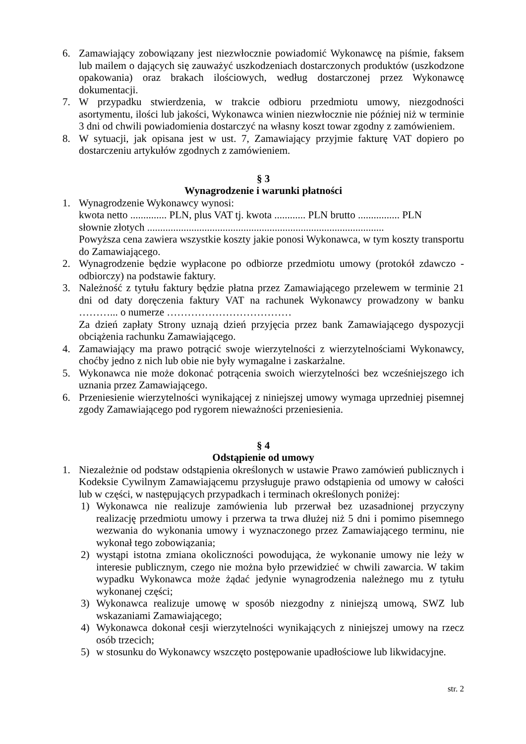6. Zamawiający zobowiązany jest niezwłocznie powiadomić Wykonawcę na piśmie, faksem lub mailem o dających się zauważyć uszkodzeniach dostarczonych produktów (uszkodzone opakowania) oraz brakach ilościowych, według dostarczonej przez Wykonawcę dokumentacji.
7. W przypadku stwierdzenia, w trakcie odbioru przedmiotu umowy, niezgodności asortymentu, ilości lub jakości, Wykonawca winien niezwłocznie nie później niż w terminie 3 dni od chwili powiadomienia dostarczyć na własny koszt towar zgodny z zamówieniem.
8. W sytuacji, jak opisana jest w ust. 7, Zamawiający przyjmie fakturę VAT dopiero po dostarczeniu artykułów zgodnych z zamówieniem.
§ 3
Wynagrodzenie i warunki płatności
1. Wynagrodzenie Wykonawcy wynosi:
kwota netto .............. PLN, plus VAT tj. kwota ............ PLN brutto ................ PLN
słownie złotych ...........................................................................................
Powyższa cena zawiera wszystkie koszty jakie ponosi Wykonawca, w tym koszty transportu do Zamawiającego.
2. Wynagrodzenie będzie wypłacone po odbiorze przedmiotu umowy (protokół zdawczo - odbiorczy) na podstawie faktury.
3. Należność z tytułu faktury będzie płatna przez Zamawiającego przelewem w terminie 21 dni od daty doręczenia faktury VAT na rachunek Wykonawcy prowadzony w banku ………... o numerze ………………………………
Za dzień zapłaty Strony uznają dzień przyjęcia przez bank Zamawiającego dyspozycji obciążenia rachunku Zamawiającego.
4. Zamawiający ma prawo potrącić swoje wierzytelności z wierzytelnościami Wykonawcy, choćby jedno z nich lub obie nie były wymagalne i zaskarżalne.
5. Wykonawca nie może dokonać potrącenia swoich wierzytelności bez wcześniejszego ich uznania przez Zamawiającego.
6. Przeniesienie wierzytelności wynikającej z niniejszej umowy wymaga uprzedniej pisemnej zgody Zamawiającego pod rygorem nieważności przeniesienia.
§ 4
Odstąpienie od umowy
1. Niezależnie od podstaw odstąpienia określonych w ustawie Prawo zamówień publicznych i Kodeksie Cywilnym Zamawiającemu przysługuje prawo odstąpienia od umowy w całości lub w części, w następujących przypadkach i terminach określonych poniżej:
1) Wykonawca nie realizuje zamówienia lub przerwał bez uzasadnionej przyczyny realizację przedmiotu umowy i przerwa ta trwa dłużej niż 5 dni i pomimo pisemnego wezwania do wykonania umowy i wyznaczonego przez Zamawiającego terminu, nie wykonał tego zobowiązania;
2) wystąpi istotna zmiana okoliczności powodująca, że wykonanie umowy nie leży w interesie publicznym, czego nie można było przewidzieć w chwili zawarcia. W takim wypadku Wykonawca może żądać jedynie wynagrodzenia należnego mu z tytułu wykonanej części;
3) Wykonawca realizuje umowę w sposób niezgodny z niniejszą umową, SWZ lub wskazaniami Zamawiającego;
4) Wykonawca dokonał cesji wierzytelności wynikających z niniejszej umowy na rzecz osób trzecich;
5) w stosunku do Wykonawcy wszczęto postępowanie upadłościowe lub likwidacyjne.
str. 2